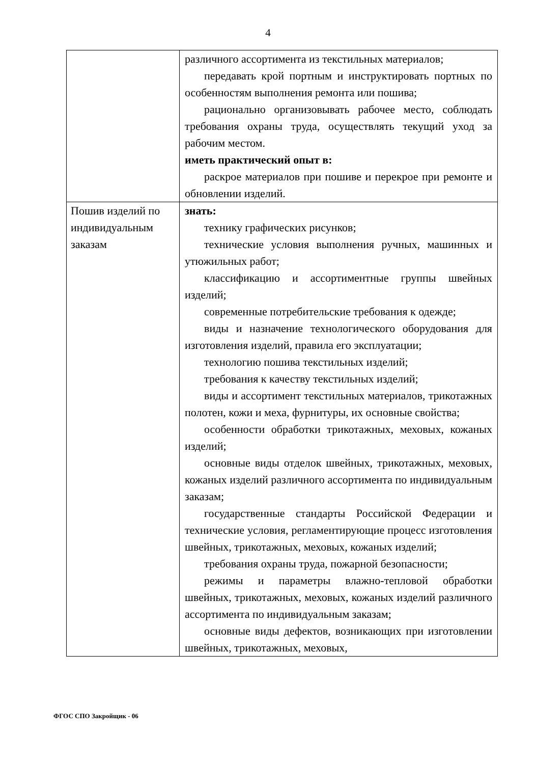4
| | различного ассортимента из текстильных материалов; передавать крой портным и инструктировать портных по особенностям выполнения ремонта или пошива; рационально организовывать рабочее место, соблюдать требования охраны труда, осуществлять текущий уход за рабочим местом. иметь практический опыт в: раскрое материалов при пошиве и перекрое при ремонте и обновлении изделий. |
| Пошив изделий по индивидуальным заказам | знать: технику графических рисунков; технические условия выполнения ручных, машинных и утюжильных работ; классификацию и ассортиментные группы швейных изделий; современные потребительские требования к одежде; виды и назначение технологического оборудования для изготовления изделий, правила его эксплуатации; технологию пошива текстильных изделий; требования к качеству текстильных изделий; виды и ассортимент текстильных материалов, трикотажных полотен, кожи и меха, фурнитуры, их основные свойства; особенности обработки трикотажных, меховых, кожаных изделий; основные виды отделок швейных, трикотажных, меховых, кожаных изделий различного ассортимента по индивидуальным заказам; государственные стандарты Российской Федерации и технические условия, регламентирующие процесс изготовления швейных, трикотажных, меховых, кожаных изделий; требования охраны труда, пожарной безопасности; режимы и параметры влажно-тепловой обработки швейных, трикотажных, меховых, кожаных изделий различного ассортимента по индивидуальным заказам; основные виды дефектов, возникающих при изготовлении швейных, трикотажных, меховых, |
ФГОС СПО Закройщик - 06